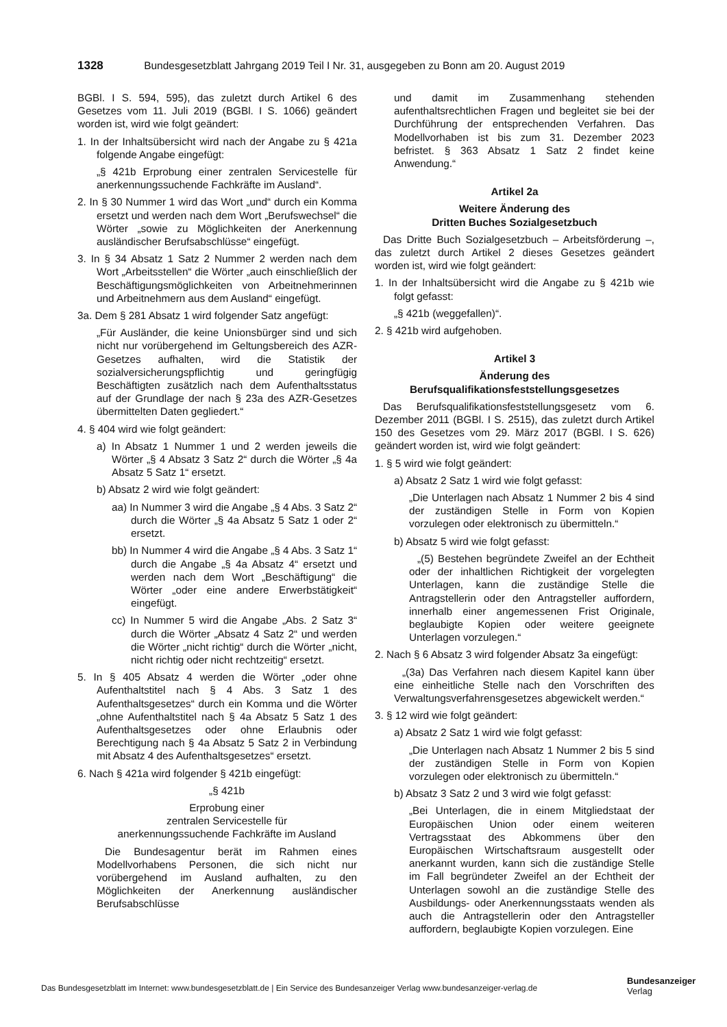1328 Bundesgesetzblatt Jahrgang 2019 Teil I Nr. 31, ausgegeben zu Bonn am 20. August 2019
BGBl. I S. 594, 595), das zuletzt durch Artikel 6 des Gesetzes vom 11. Juli 2019 (BGBl. I S. 1066) geändert worden ist, wird wie folgt geändert:
1. In der Inhaltsübersicht wird nach der Angabe zu § 421a folgende Angabe eingefügt:
„§ 421b Erprobung einer zentralen Servicestelle für anerkennungssuchende Fachkräfte im Ausland“.
2. In § 30 Nummer 1 wird das Wort „und“ durch ein Komma ersetzt und werden nach dem Wort „Berufswechsel“ die Wörter „sowie zu Möglichkeiten der Anerkennung ausländischer Berufsabschlüsse“ eingefügt.
3. In § 34 Absatz 1 Satz 2 Nummer 2 werden nach dem Wort „Arbeitsstellen“ die Wörter „auch einschließlich der Beschäftigungsmöglichkeiten von Arbeitnehmerinnen und Arbeitnehmern aus dem Ausland“ eingefügt.
3a. Dem § 281 Absatz 1 wird folgender Satz angefügt:
„Für Ausländer, die keine Unionsbürger sind und sich nicht nur vorübergehend im Geltungsbereich des AZR-Gesetzes aufhalten, wird die Statistik der sozialversicherungspflichtig und geringfügig Beschäftigten zusätzlich nach dem Aufenthaltsstatus auf der Grundlage der nach § 23a des AZR-Gesetzes übermittelten Daten gegliedert.“
4. § 404 wird wie folgt geändert:
a) In Absatz 1 Nummer 1 und 2 werden jeweils die Wörter „§ 4 Absatz 3 Satz 2“ durch die Wörter „§ 4a Absatz 5 Satz 1“ ersetzt.
b) Absatz 2 wird wie folgt geändert:
aa) In Nummer 3 wird die Angabe „§ 4 Abs. 3 Satz 2“ durch die Wörter „§ 4a Absatz 5 Satz 1 oder 2“ ersetzt.
bb) In Nummer 4 wird die Angabe „§ 4 Abs. 3 Satz 1“ durch die Angabe „§ 4a Absatz 4“ ersetzt und werden nach dem Wort „Beschäftigung“ die Wörter „oder eine andere Erwerbstätigkeit“ eingefügt.
cc) In Nummer 5 wird die Angabe „Abs. 2 Satz 3“ durch die Wörter „Absatz 4 Satz 2“ und werden die Wörter „nicht richtig“ durch die Wörter „nicht, nicht richtig oder nicht rechtzeitig“ ersetzt.
5. In § 405 Absatz 4 werden die Wörter „oder ohne Aufenthaltstitel nach § 4 Abs. 3 Satz 1 des Aufenthaltsgesetzes“ durch ein Komma und die Wörter „ohne Aufenthaltstitel nach § 4a Absatz 5 Satz 1 des Aufenthaltsgesetzes oder ohne Erlaubnis oder Berechtigung nach § 4a Absatz 5 Satz 2 in Verbindung mit Absatz 4 des Aufenthaltsgesetzes“ ersetzt.
6. Nach § 421a wird folgender § 421b eingefügt:
„§ 421b
Erprobung einer
zentralen Servicestelle für
anerkennungssuchende Fachkräfte im Ausland
Die Bundesagentur berät im Rahmen eines Modellvorhabens Personen, die sich nicht nur vorübergehend im Ausland aufhalten, zu den Möglichkeiten der Anerkennung ausländischer Berufsabschlüsse
und damit im Zusammenhang stehenden aufenthaltsrechtlichen Fragen und begleitet sie bei der Durchführung der entsprechenden Verfahren. Das Modellvorhaben ist bis zum 31. Dezember 2023 befristet. § 363 Absatz 1 Satz 2 findet keine Anwendung.“
Artikel 2a
Weitere Änderung des
Dritten Buches Sozialgesetzbuch
Das Dritte Buch Sozialgesetzbuch – Arbeitsförderung –, das zuletzt durch Artikel 2 dieses Gesetzes geändert worden ist, wird wie folgt geändert:
1. In der Inhaltsübersicht wird die Angabe zu § 421b wie folgt gefasst:
„§ 421b (weggefallen)“.
2. § 421b wird aufgehoben.
Artikel 3
Änderung des
Berufsqualifikationsfeststellungsgesetzes
Das Berufsqualifikationsfeststellungsgesetz vom 6. Dezember 2011 (BGBl. I S. 2515), das zuletzt durch Artikel 150 des Gesetzes vom 29. März 2017 (BGBl. I S. 626) geändert worden ist, wird wie folgt geändert:
1. § 5 wird wie folgt geändert:
a) Absatz 2 Satz 1 wird wie folgt gefasst:
„Die Unterlagen nach Absatz 1 Nummer 2 bis 4 sind der zuständigen Stelle in Form von Kopien vorzulegen oder elektronisch zu übermitteln.“
b) Absatz 5 wird wie folgt gefasst:
„(5) Bestehen begründete Zweifel an der Echtheit oder der inhaltlichen Richtigkeit der vorgelegten Unterlagen, kann die zuständige Stelle die Antragstellerin oder den Antragsteller auffordern, innerhalb einer angemessenen Frist Originale, beglaubigte Kopien oder weitere geeignete Unterlagen vorzulegen.“
2. Nach § 6 Absatz 3 wird folgender Absatz 3a eingefügt:
„(3a) Das Verfahren nach diesem Kapitel kann über eine einheitliche Stelle nach den Vorschriften des Verwaltungsverfahrensgesetzes abgewickelt werden.“
3. § 12 wird wie folgt geändert:
a) Absatz 2 Satz 1 wird wie folgt gefasst:
„Die Unterlagen nach Absatz 1 Nummer 2 bis 5 sind der zuständigen Stelle in Form von Kopien vorzulegen oder elektronisch zu übermitteln.“
b) Absatz 3 Satz 2 und 3 wird wie folgt gefasst:
„Bei Unterlagen, die in einem Mitgliedstaat der Europäischen Union oder einem weiteren Vertragsstaat des Abkommens über den Europäischen Wirtschaftsraum ausgestellt oder anerkannt wurden, kann sich die zuständige Stelle im Fall begründeter Zweifel an der Echtheit der Unterlagen sowohl an die zuständige Stelle des Ausbildungs- oder Anerkennungsstaats wenden als auch die Antragstellerin oder den Antragsteller auffordern, beglaubigte Kopien vorzulegen. Eine
Das Bundesgesetzblatt im Internet: www.bundesgesetzblatt.de | Ein Service des Bundesanzeiger Verlag www.bundesanzeiger-verlag.de
Bundesanzeiger
Verlag